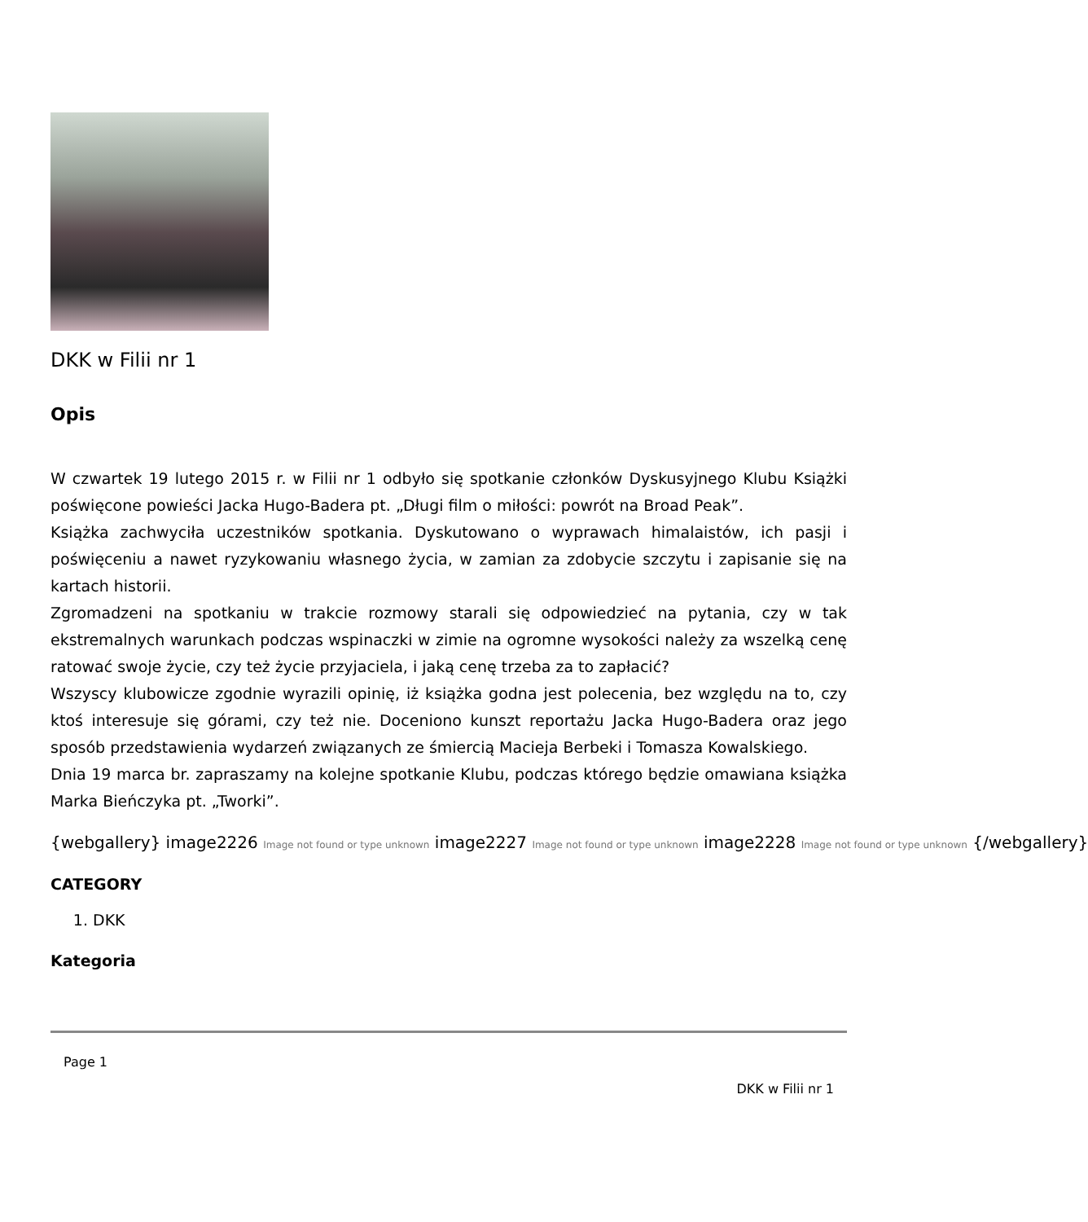DKK w Filii nr 1
Opis
W czwartek 19 lutego 2015 r. w Filii nr 1 odbyło się spotkanie członków Dyskusyjnego Klubu Książki poświęcone powieści Jacka Hugo-Badera pt. „Długi film o miłości: powrót na Broad Peak”.
Książka zachwyciła uczestników spotkania. Dyskutowano o wyprawach himalaistów, ich pasji i poświęceniu a nawet ryzykowaniu własnego życia, w zamian za zdobycie szczytu i zapisanie się na kartach historii.
Zgromadzeni na spotkaniu w trakcie rozmowy starali się odpowiedzieć na pytania, czy w tak ekstremalnych warunkach podczas wspinaczki w zimie na ogromne wysokości należy za wszelką cenę ratować swoje życie, czy też życie przyjaciela, i jaką cenę trzeba za to zapłacić?
Wszyscy klubowicze zgodnie wyrazili opinię, iż książka godna jest polecenia, bez względu na to, czy ktoś interesuje się górami, czy też nie. Doceniono kunszt reportażu Jacka Hugo-Badera oraz jego sposób przedstawienia wydarzeń związanych ze śmiercią Macieja Berbeki i Tomasza Kowalskiego.
Dnia 19 marca br. zapraszamy na kolejne spotkanie Klubu, podczas którego będzie omawiana książka Marka Bieńczyka pt. „Tworki”.
{webgallery} image2226 Image not found or type unknown image2227 Image not found or type unknown image2228 Image not found or type unknown {/webgallery}
CATEGORY
1. DKK
Kategoria
Page 1
DKK w Filii nr 1